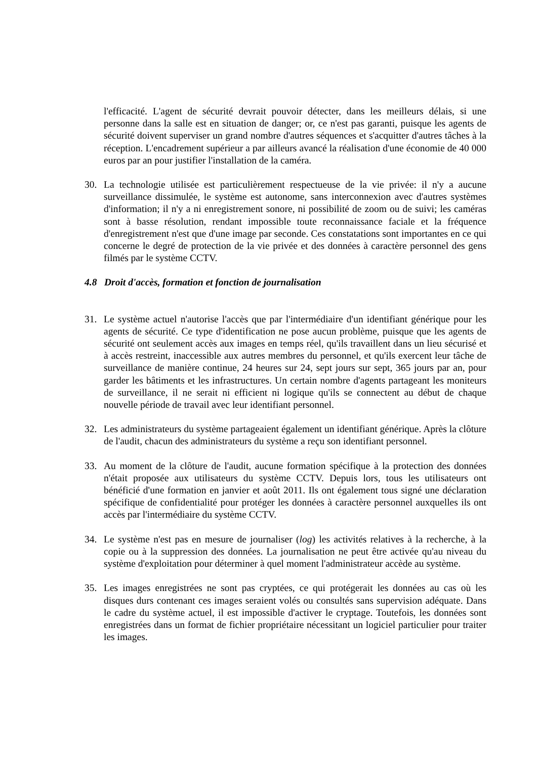l'efficacité. L'agent de sécurité devrait pouvoir détecter, dans les meilleurs délais, si une personne dans la salle est en situation de danger; or, ce n'est pas garanti, puisque les agents de sécurité doivent superviser un grand nombre d'autres séquences et s'acquitter d'autres tâches à la réception. L'encadrement supérieur a par ailleurs avancé la réalisation d'une économie de 40 000 euros par an pour justifier l'installation de la caméra.
30. La technologie utilisée est particulièrement respectueuse de la vie privée: il n'y a aucune surveillance dissimulée, le système est autonome, sans interconnexion avec d'autres systèmes d'information; il n'y a ni enregistrement sonore, ni possibilité de zoom ou de suivi; les caméras sont à basse résolution, rendant impossible toute reconnaissance faciale et la fréquence d'enregistrement n'est que d'une image par seconde. Ces constatations sont importantes en ce qui concerne le degré de protection de la vie privée et des données à caractère personnel des gens filmés par le système CCTV.
4.8 Droit d'accès, formation et fonction de journalisation
31. Le système actuel n'autorise l'accès que par l'intermédiaire d'un identifiant générique pour les agents de sécurité. Ce type d'identification ne pose aucun problème, puisque que les agents de sécurité ont seulement accès aux images en temps réel, qu'ils travaillent dans un lieu sécurisé et à accès restreint, inaccessible aux autres membres du personnel, et qu'ils exercent leur tâche de surveillance de manière continue, 24 heures sur 24, sept jours sur sept, 365 jours par an, pour garder les bâtiments et les infrastructures. Un certain nombre d'agents partageant les moniteurs de surveillance, il ne serait ni efficient ni logique qu'ils se connectent au début de chaque nouvelle période de travail avec leur identifiant personnel.
32. Les administrateurs du système partageaient également un identifiant générique. Après la clôture de l'audit, chacun des administrateurs du système a reçu son identifiant personnel.
33. Au moment de la clôture de l'audit, aucune formation spécifique à la protection des données n'était proposée aux utilisateurs du système CCTV. Depuis lors, tous les utilisateurs ont bénéficié d'une formation en janvier et août 2011. Ils ont également tous signé une déclaration spécifique de confidentialité pour protéger les données à caractère personnel auxquelles ils ont accès par l'intermédiaire du système CCTV.
34. Le système n'est pas en mesure de journaliser (log) les activités relatives à la recherche, à la copie ou à la suppression des données. La journalisation ne peut être activée qu'au niveau du système d'exploitation pour déterminer à quel moment l'administrateur accède au système.
35. Les images enregistrées ne sont pas cryptées, ce qui protégerait les données au cas où les disques durs contenant ces images seraient volés ou consultés sans supervision adéquate. Dans le cadre du système actuel, il est impossible d'activer le cryptage. Toutefois, les données sont enregistrées dans un format de fichier propriétaire nécessitant un logiciel particulier pour traiter les images.